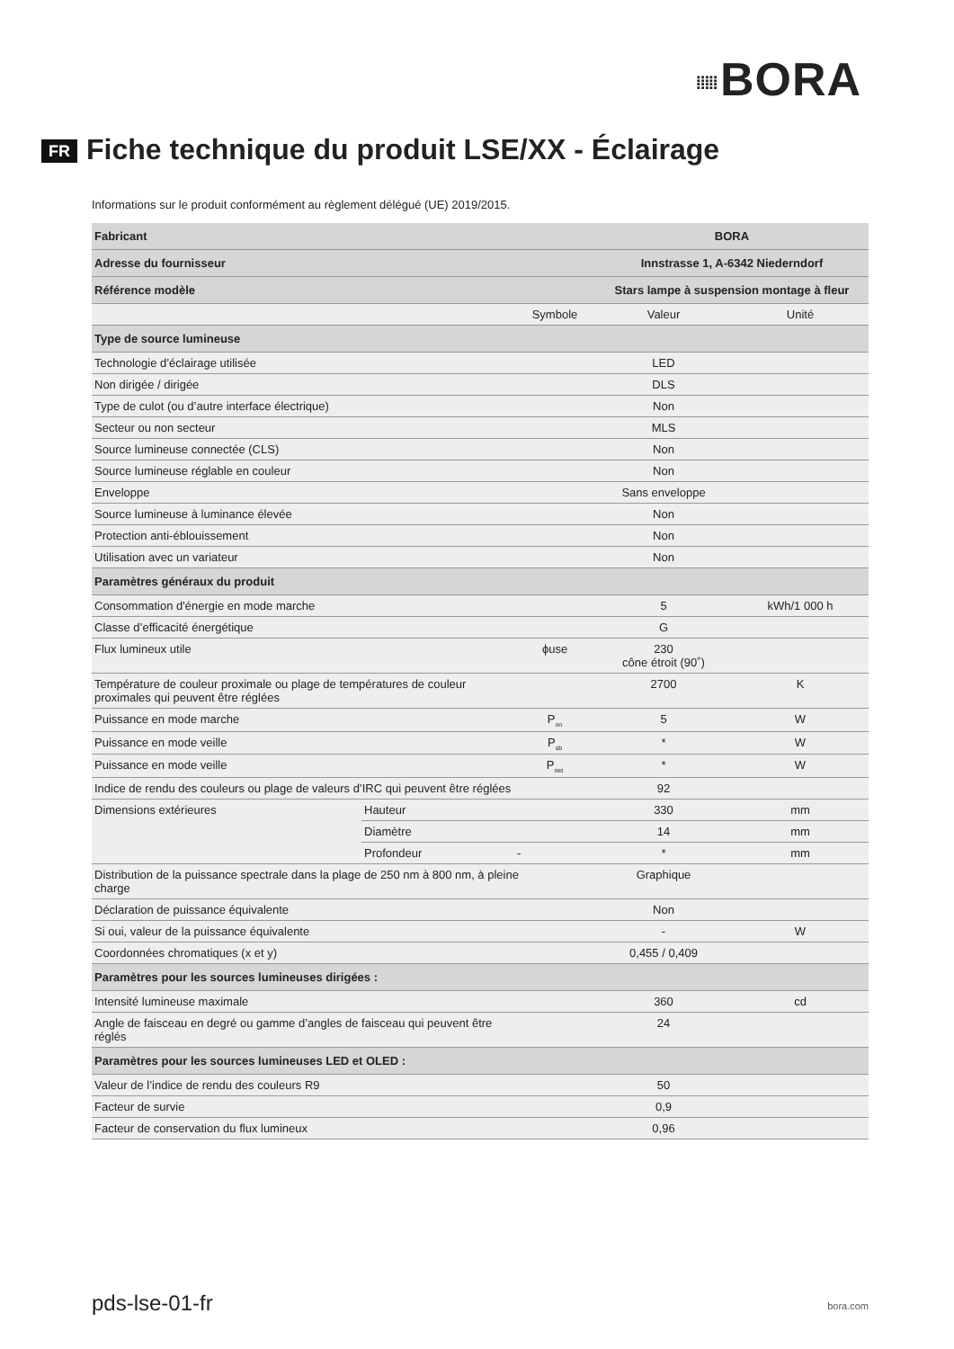⁞⁞⁞⁞⁞ BORA
FR Fiche technique du produit LSE/XX - Éclairage
Informations sur le produit conformément au règlement délégué (UE) 2019/2015.
| Fabricant | | | BORA | |
| Adresse du fournisseur | | | Innstrasse 1, A-6342 Niederndorf | |
| Référence modèle | | | Stars lampe à suspension montage à fleur | |
| | | Symbole | Valeur | Unité |
| Type de source lumineuse | | | | |
| Technologie d’éclairage utilisée | | | LED | |
| Non dirigée / dirigée | | | DLS | |
| Type de culot (ou d’autre interface électrique) | | | Non | |
| Secteur ou non secteur | | | MLS | |
| Source lumineuse connectée (CLS) | | | Non | |
| Source lumineuse réglable en couleur | | | Non | |
| Enveloppe | | | Sans enveloppe | |
| Source lumineuse à luminance élevée | | | Non | |
| Protection anti-éblouissement | | | Non | |
| Utilisation avec un variateur | | | Non | |
| Paramètres généraux du produit | | | | |
| Consommation d'énergie en mode marche | | | 5 | kWh/1 000 h |
| Classe d’efficacité énergétique | | | G | |
| Flux lumineux utile | | ϕuse | 230 cône étroit (90˚) | |
| Température de couleur proximale ou plage de températures de couleur proximales qui peuvent être réglées | | | 2700 | K |
| Puissance en mode marche | | P<sub>on</sub> | 5 | W |
| Puissance en mode veille | | P<sub>sb</sub> | * | W |
| Puissance en mode veille | | P<sub>net</sub> | * | W |
| Indice de rendu des couleurs ou plage de valeurs d’IRC qui peuvent être réglées | | | 92 | |
| Dimensions extérieures | Hauteur | | 330 | mm |
| | Diamètre | | 14 | mm |
| | Profondeur | - | * | mm |
| Distribution de la puissance spectrale dans la plage de 250 nm à 800 nm, à pleine charge | | | Graphique | |
| Déclaration de puissance équivalente | | | Non | |
| Si oui, valeur de la puissance équivalente | | | - | W |
| Coordonnées chromatiques (x et y) | | | 0,455 / 0,409 | |
| Paramètres pour les sources lumineuses dirigées : | | | | |
| Intensité lumineuse maximale | | | 360 | cd |
| Angle de faisceau en degré ou gamme d’angles de faisceau qui peuvent être réglés | | | 24 | |
| Paramètres pour les sources lumineuses LED et OLED : | | | | |
| Valeur de l’indice de rendu des couleurs R9 | | | 50 | |
| Facteur de survie | | | 0,9 | |
| Facteur de conservation du flux lumineux | | | 0,96 | |
pds-lse-01-fr bora.com